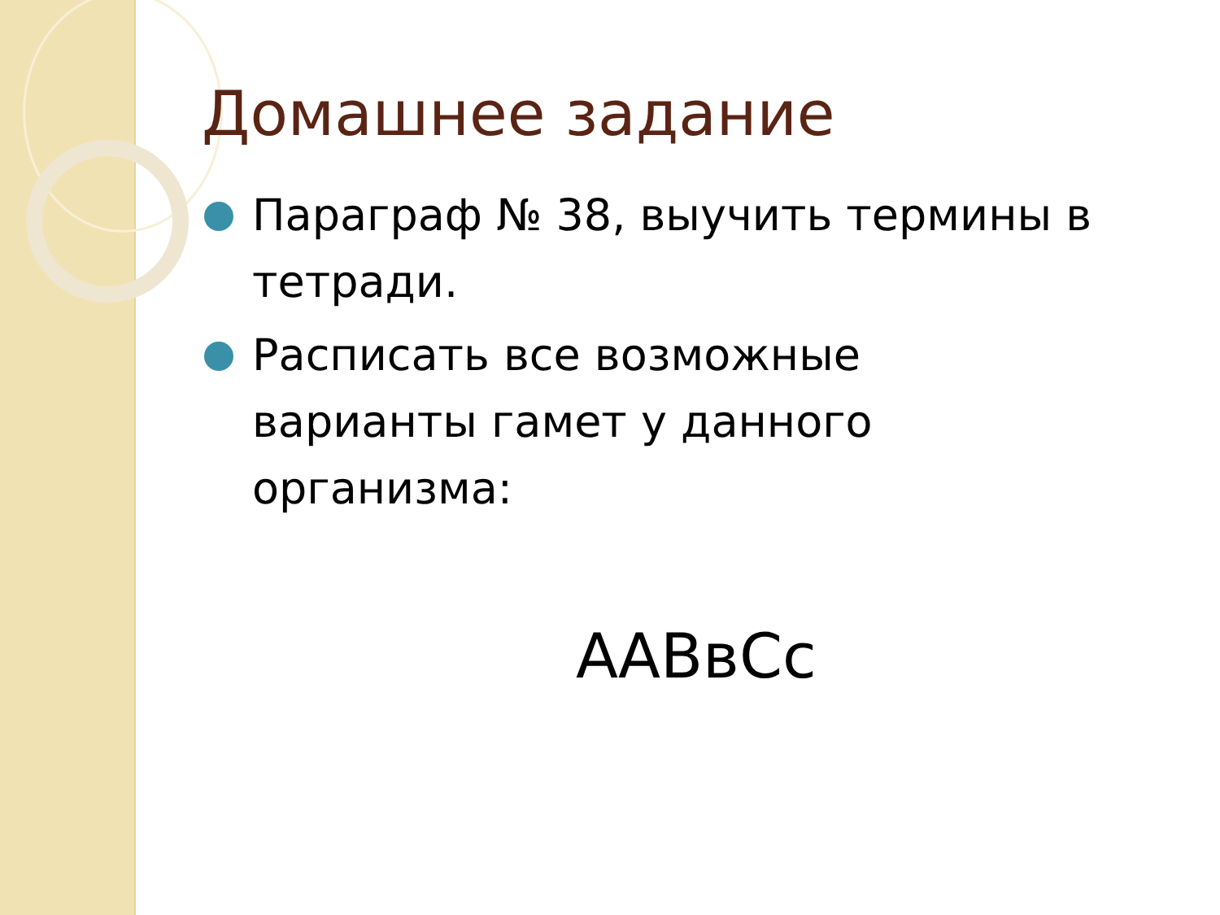Домашнее задание
Параграф № 38, выучить термины в тетради.
Расписать все возможные варианты гамет у данного организма:
ААВвСс